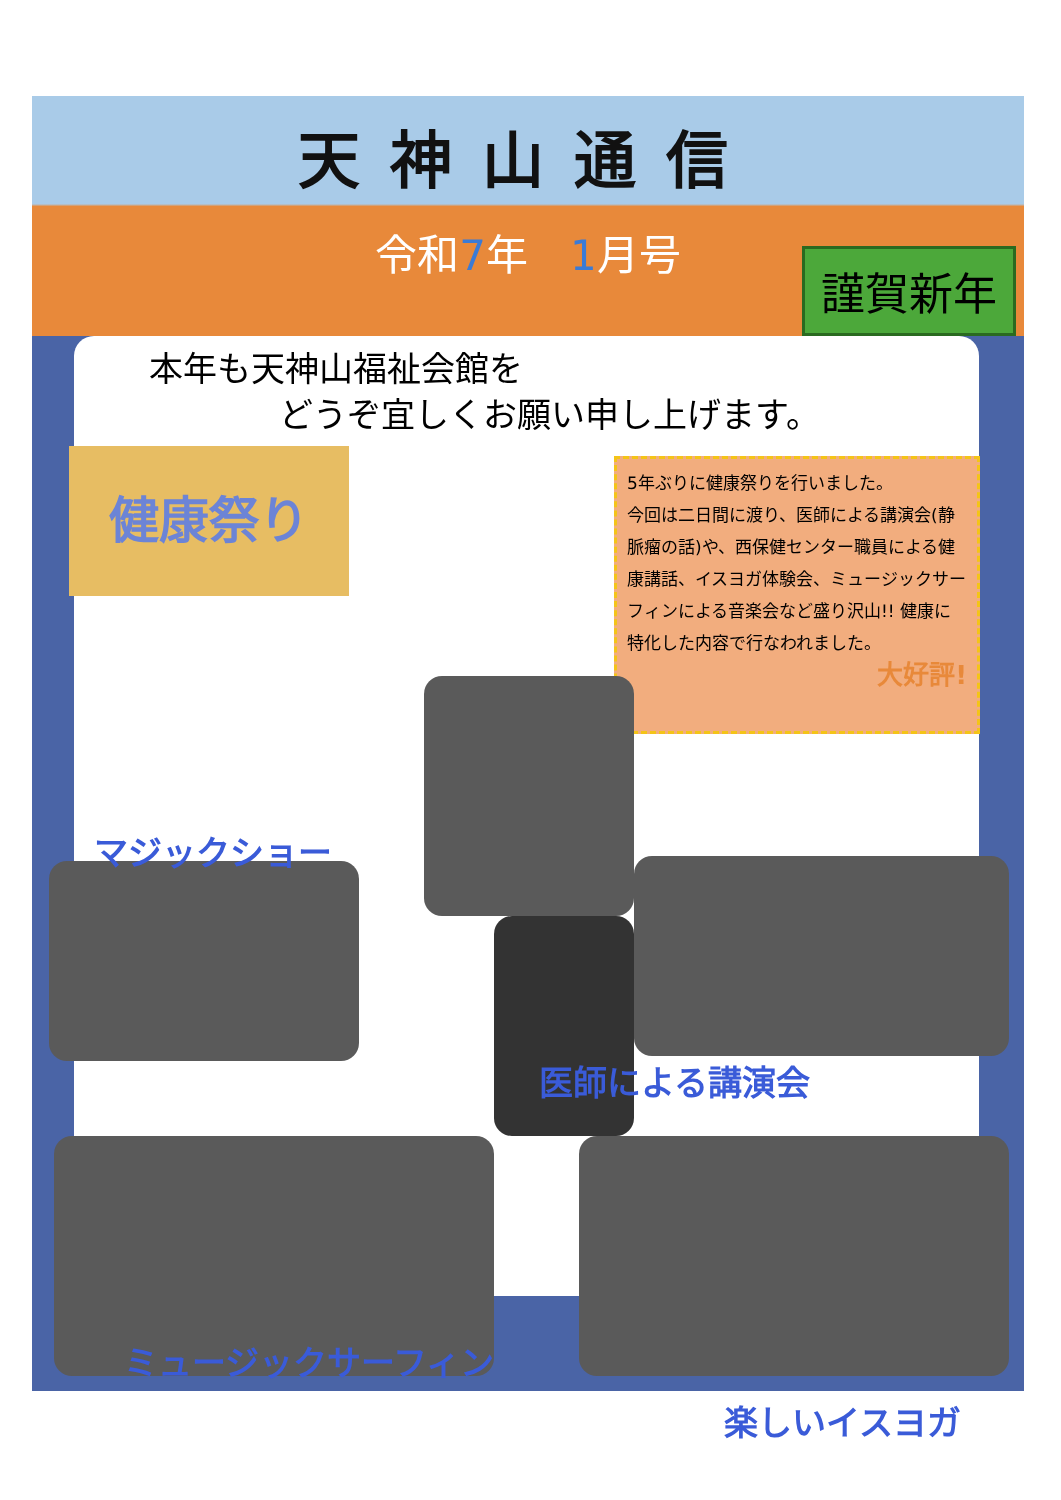天神山通信
令和7年　1月号
謹賀新年
本年も天神山福祉会館を
どうぞ宜しくお願い申し上げます。
健康祭り
5年ぶりに健康祭りを行いました。
今回は二日間に渡り、医師による講演会(静脈瘤の話)や、西保健センター職員による健康講話、イスヨガ体験会、ミュージックサーフィンによる音楽会など盛り沢山!! 健康に特化した内容で行なわれました。
大好評!
マジックショー
医師による講演会
ミュージックサーフィン
楽しいイスヨガ